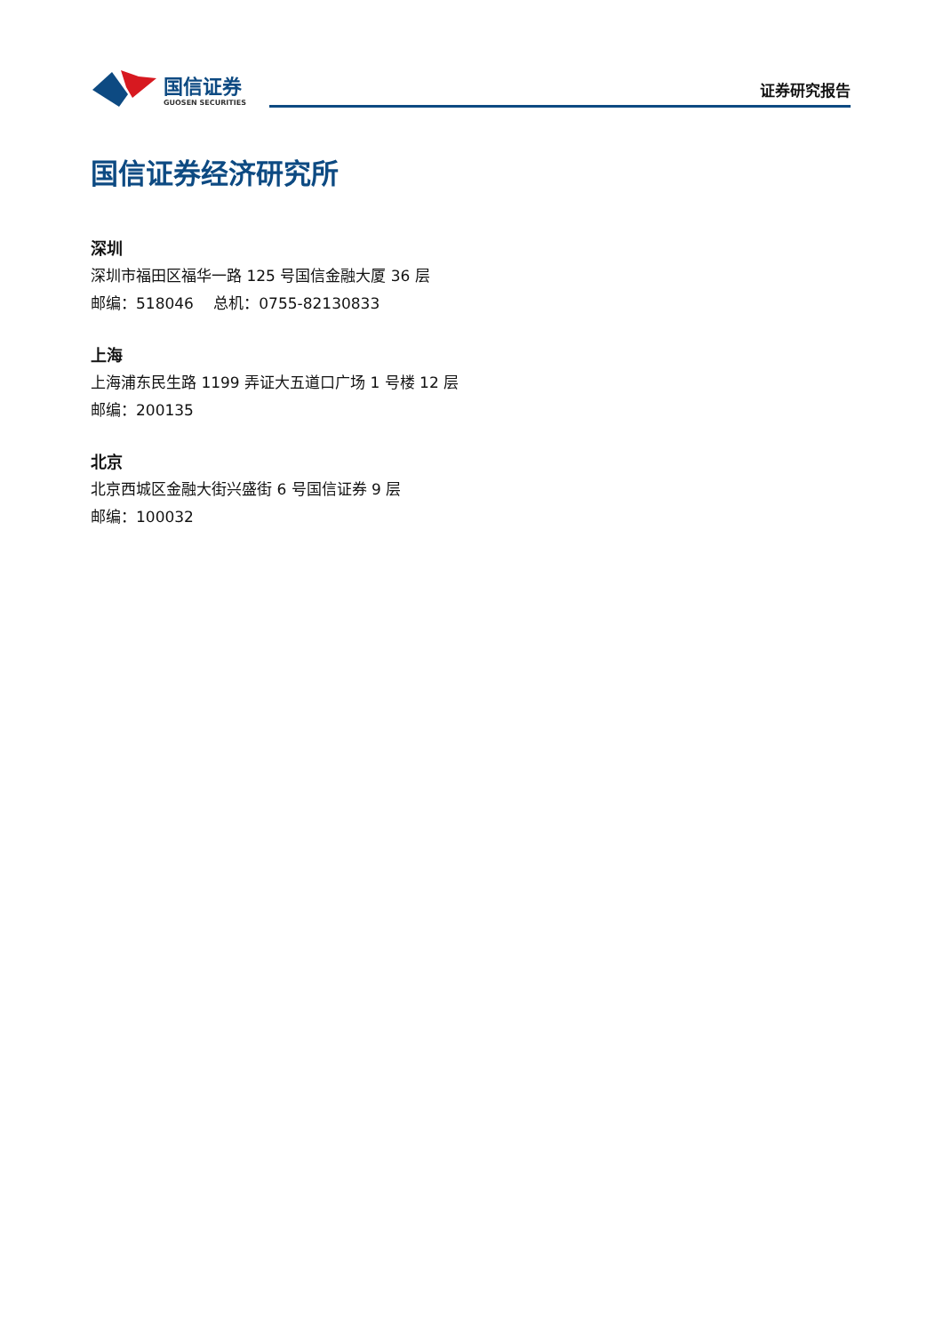国信证券
GUOSEN SECURITIES
证券研究报告
国信证券经济研究所
深圳
深圳市福田区福华一路 125 号国信金融大厦 36 层
邮编：518046　 总机：0755-82130833
上海
上海浦东民生路 1199 弄证大五道口广场 1 号楼 12 层
邮编：200135
北京
北京西城区金融大街兴盛街 6 号国信证券 9 层
邮编：100032